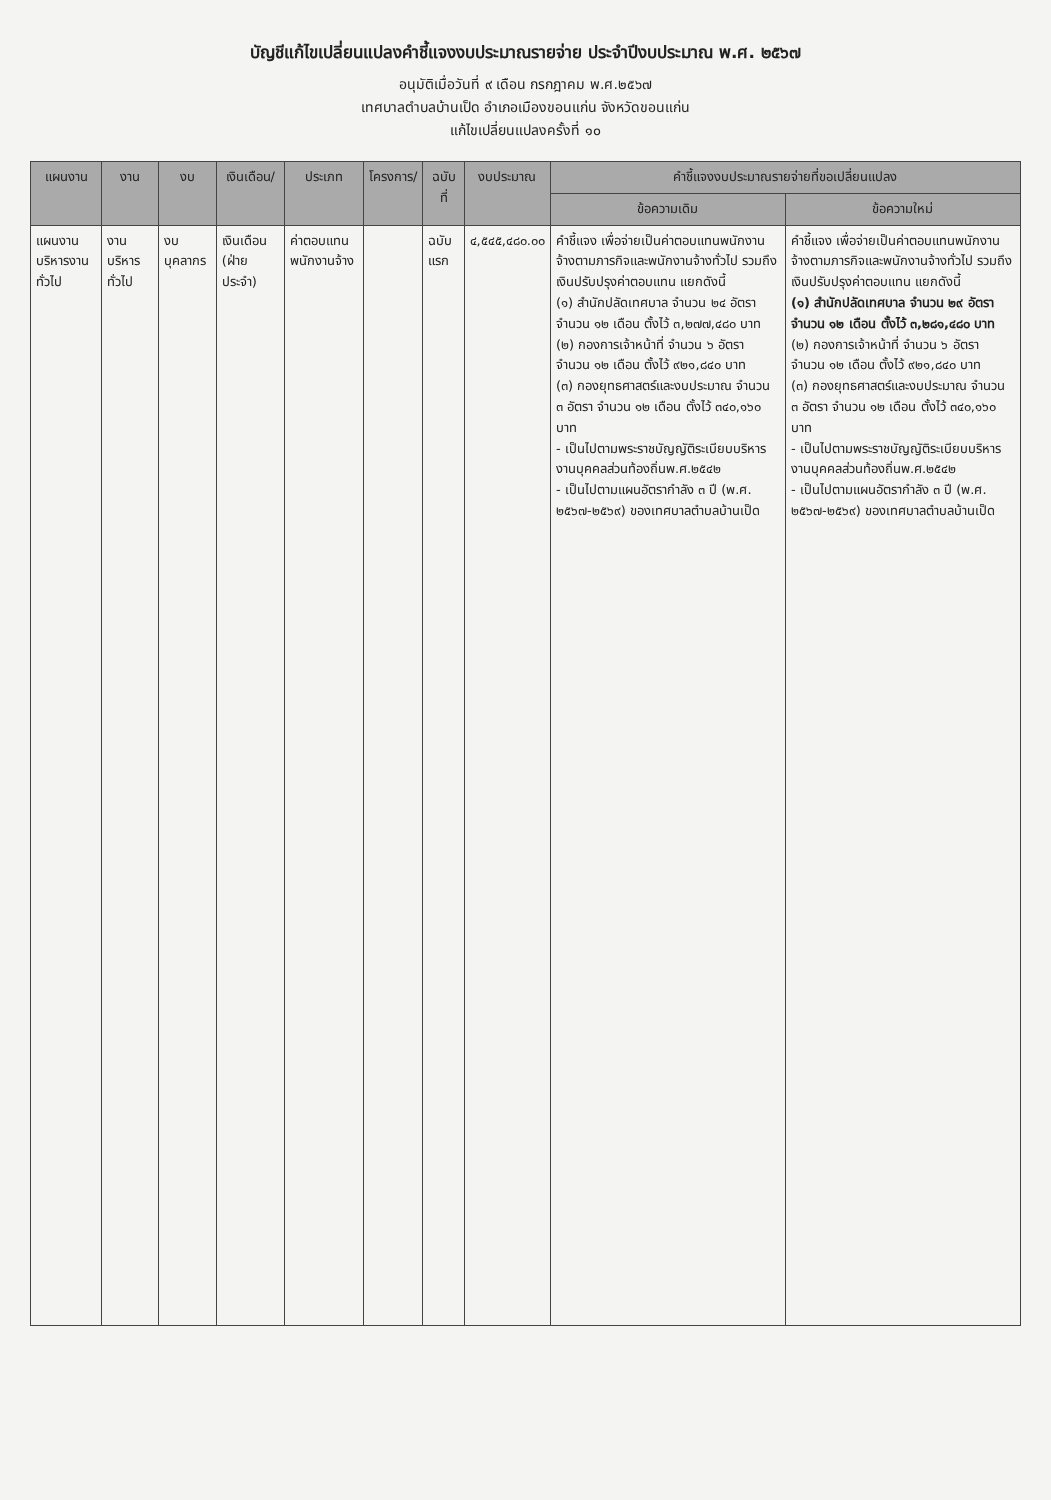บัญชีแก้ไขเปลี่ยนแปลงคำชี้แจงงบประมาณรายจ่าย ประจำปีงบประมาณ พ.ศ. ๒๕๖๗
อนุมัติเมื่อวันที่ ๙ เดือน กรกฎาคม พ.ศ.๒๕๖๗
เทศบาลตำบลบ้านเป็ด อำเภอเมืองขอนแก่น จังหวัดขอนแก่น
แก้ไขเปลี่ยนแปลงครั้งที่ ๑๐
| แผนงาน | งาน | งบ | เงินเดือน/ | ประเภท | โครงการ/ | ฉบับที่ | งบประมาณ | คำชี้แจงงบประมาณรายจ่ายที่ขอเปลี่ยนแปลง | |
| --- | --- | --- | --- | --- | --- | --- | --- | --- | --- |
| | | | | | | | | ข้อความเดิม | ข้อความใหม่ |
| แผนงาน บริหารงานทั่วไป | งานบริหารทั่วไป | งบบุคลากร | เงินเดือน (ฝ่ายประจำ) | ค่าตอบแทนพนักงานจ้าง | | ฉบับแรก | ๔,๕๔๕,๔๘๐.๐๐ | คำชี้แจง เพื่อจ่ายเป็นค่าตอบแทนพนักงานจ้างตามภารกิจและพนักงานจ้างทั่วไป รวมถึงเงินปรับปรุงค่าตอบแทน แยกดังนี้ (๑) สำนักปลัดเทศบาล จำนวน ๒๔ อัตรา จำนวน ๑๒ เดือน ตั้งไว้ ๓,๒๗๗,๔๘๐ บาท (๒) กองการเจ้าหน้าที่ จำนวน ๖ อัตรา จำนวน ๑๒ เดือน ตั้งไว้ ๙๒๑,๘๔๐ บาท (๓) กองยุทธศาสตร์และงบประมาณ จำนวน ๓ อัตรา จำนวน ๑๒ เดือน ตั้งไว้ ๓๔๐,๑๖๐ บาท - เป็นไปตามพระราชบัญญัติระเบียบบริหารงานบุคคลส่วนท้องถิ่นพ.ศ.๒๕๔๒ - เป็นไปตามแผนอัตรากำลัง ๓ ปี (พ.ศ. ๒๕๖๗-๒๕๖๙) ของเทศบาลตำบลบ้านเป็ด | คำชี้แจง เพื่อจ่ายเป็นค่าตอบแทนพนักงานจ้างตามภารกิจและพนักงานจ้างทั่วไป รวมถึงเงินปรับปรุงค่าตอบแทน แยกดังนี้ (๑) สำนักปลัดเทศบาล จำนวน ๒๙ อัตรา จำนวน ๑๒ เดือน ตั้งไว้ ๓,๒๘๑,๔๘๐ บาท (๒) กองการเจ้าหน้าที่ จำนวน ๖ อัตรา จำนวน ๑๒ เดือน ตั้งไว้ ๙๒๑,๘๔๐ บาท (๓) กองยุทธศาสตร์และงบประมาณ จำนวน ๓ อัตรา จำนวน ๑๒ เดือน ตั้งไว้ ๓๔๐,๑๖๐ บาท - เป็นไปตามพระราชบัญญัติระเบียบบริหารงานบุคคลส่วนท้องถิ่นพ.ศ.๒๕๔๒ - เป็นไปตามแผนอัตรากำลัง ๓ ปี (พ.ศ. ๒๕๖๗-๒๕๖๙) ของเทศบาลตำบลบ้านเป็ด |